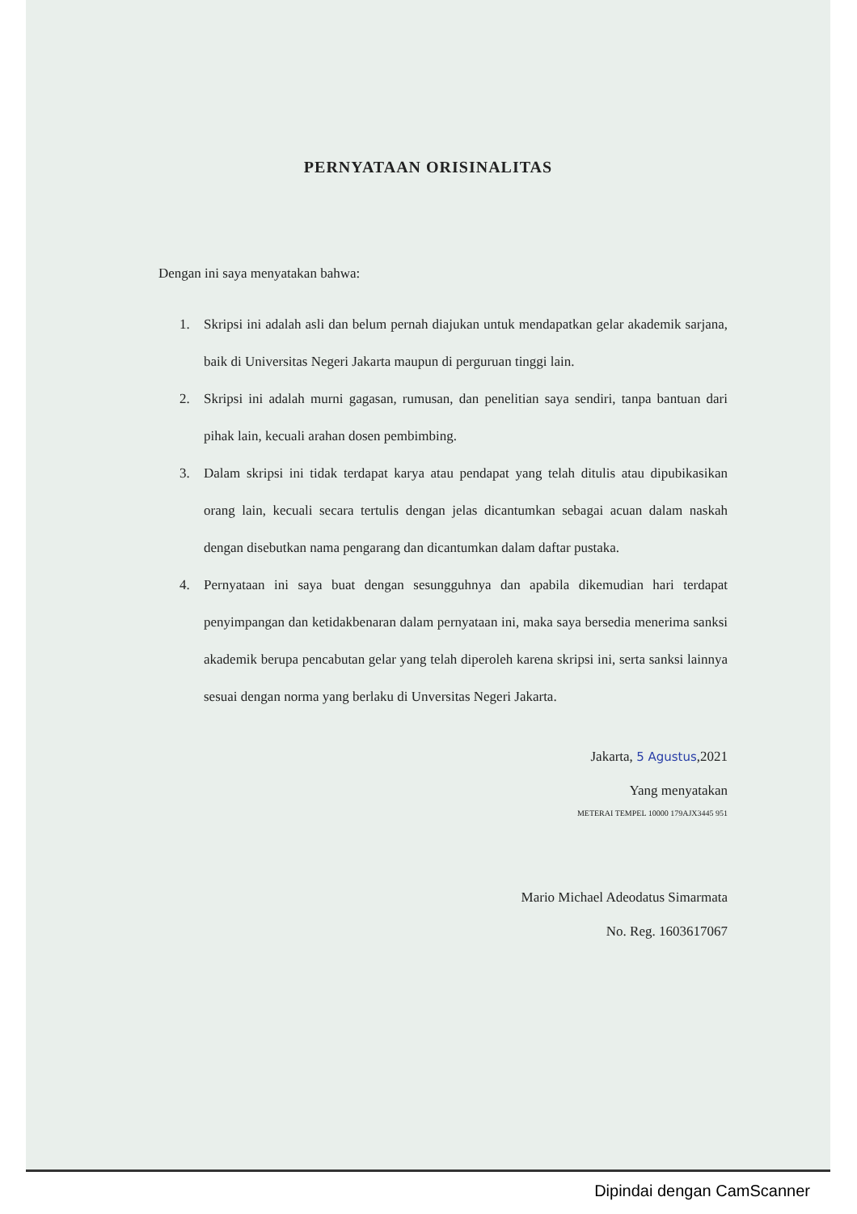PERNYATAAN ORISINALITAS
Dengan ini saya menyatakan bahwa:
1. Skripsi ini adalah asli dan belum pernah diajukan untuk mendapatkan gelar akademik sarjana, baik di Universitas Negeri Jakarta maupun di perguruan tinggi lain.
2. Skripsi ini adalah murni gagasan, rumusan, dan penelitian saya sendiri, tanpa bantuan dari pihak lain, kecuali arahan dosen pembimbing.
3. Dalam skripsi ini tidak terdapat karya atau pendapat yang telah ditulis atau dipubikasikan orang lain, kecuali secara tertulis dengan jelas dicantumkan sebagai acuan dalam naskah dengan disebutkan nama pengarang dan dicantumkan dalam daftar pustaka.
4. Pernyataan ini saya buat dengan sesungguhnya dan apabila dikemudian hari terdapat penyimpangan dan ketidakbenaran dalam pernyataan ini, maka saya bersedia menerima sanksi akademik berupa pencabutan gelar yang telah diperoleh karena skripsi ini, serta sanksi lainnya sesuai dengan norma yang berlaku di Unversitas Negeri Jakarta.
Jakarta, 5 Agustus,2021
Yang menyatakan
METERAI TEMPEL 10000 179AJX3445 951
Mario Michael Adeodatus Simarmata
No. Reg. 1603617067
Dipindai dengan CamScanner